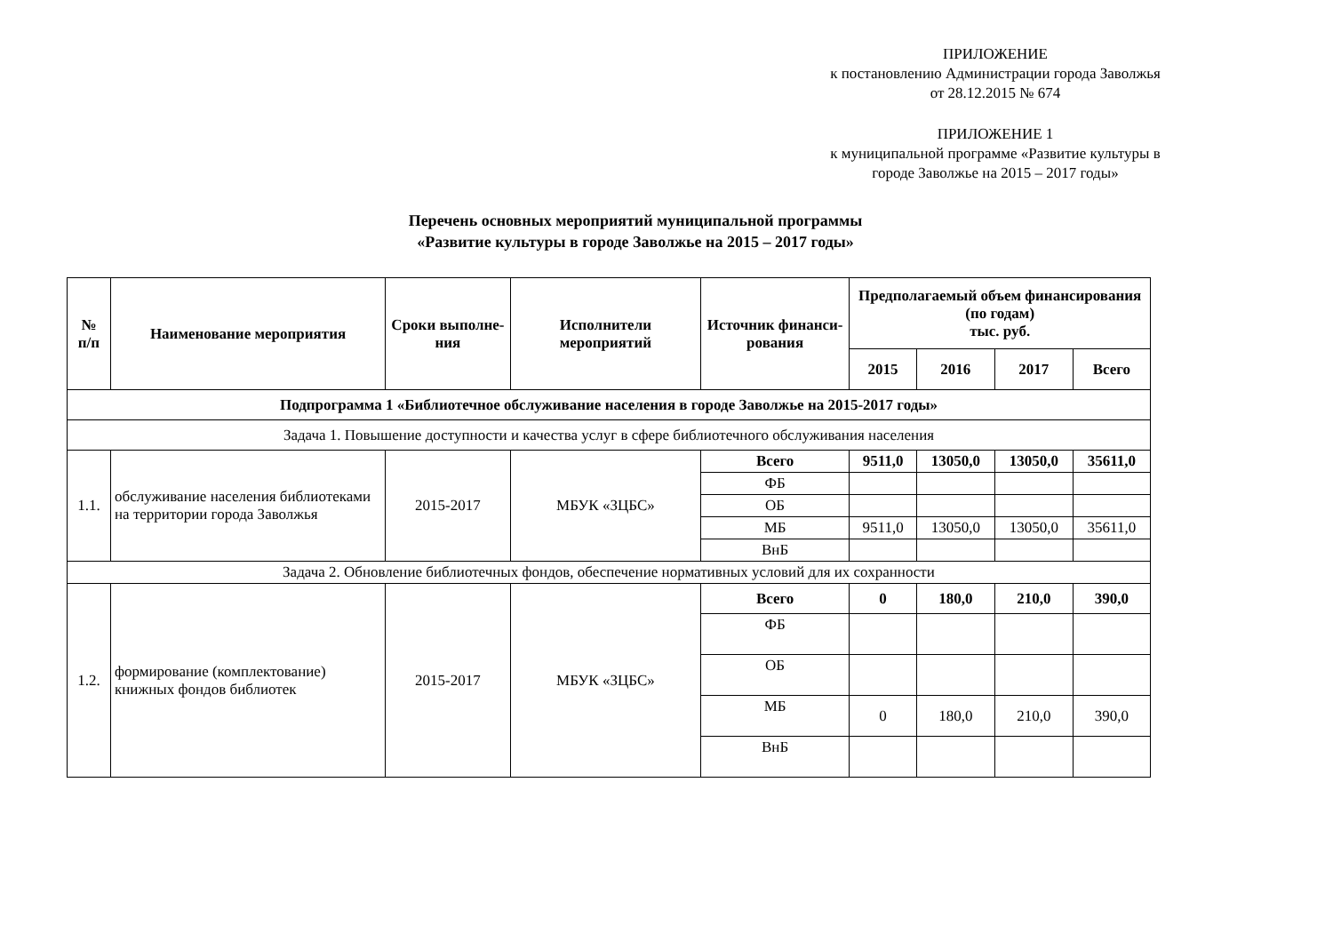ПРИЛОЖЕНИЕ
к постановлению Администрации города Заволжья
от 28.12.2015 № 674
ПРИЛОЖЕНИЕ 1
к муниципальной программе «Развитие культуры в
городе Заволжье на 2015 – 2017 годы»
Перечень основных мероприятий муниципальной программы
«Развитие культуры в городе Заволжье на 2015 – 2017 годы»
| № п/п | Наименование мероприятия | Сроки выполне- ния | Исполнители мероприятий | Источник финанси- рования | Предполагаемый объем финансирования (по годам) тыс. руб. | | | |
| --- | --- | --- | --- | --- | --- | --- | --- | --- |
| | | | | | 2015 | 2016 | 2017 | Всего |
| Подпрограмма 1 «Библиотечное обслуживание населения в городе Заволжье на 2015-2017 годы» | | | | | | | | |
| Задача 1. Повышение доступности и качества услуг в сфере библиотечного обслуживания населения | | | | | | | | |
| 1.1. | обслуживание населения библиотеками на территории города Заволжья | 2015-2017 | МБУК «ЗЦБС» | Всего | 9511,0 | 13050,0 | 13050,0 | 35611,0 |
| | | | | ФБ | | | | |
| | | | | ОБ | | | | |
| | | | | МБ | 9511,0 | 13050,0 | 13050,0 | 35611,0 |
| | | | | ВнБ | | | | |
| Задача 2. Обновление библиотечных фондов, обеспечение нормативных условий для их сохранности | | | | | | | | |
| 1.2. | формирование (комплектование) книжных фондов библиотек | 2015-2017 | МБУК «ЗЦБС» | Всего | 0 | 180,0 | 210,0 | 390,0 |
| | | | | ФБ | | | | |
| | | | | ОБ | | | | |
| | | | | МБ | 0 | 180,0 | 210,0 | 390,0 |
| | | | | ВнБ | | | | |